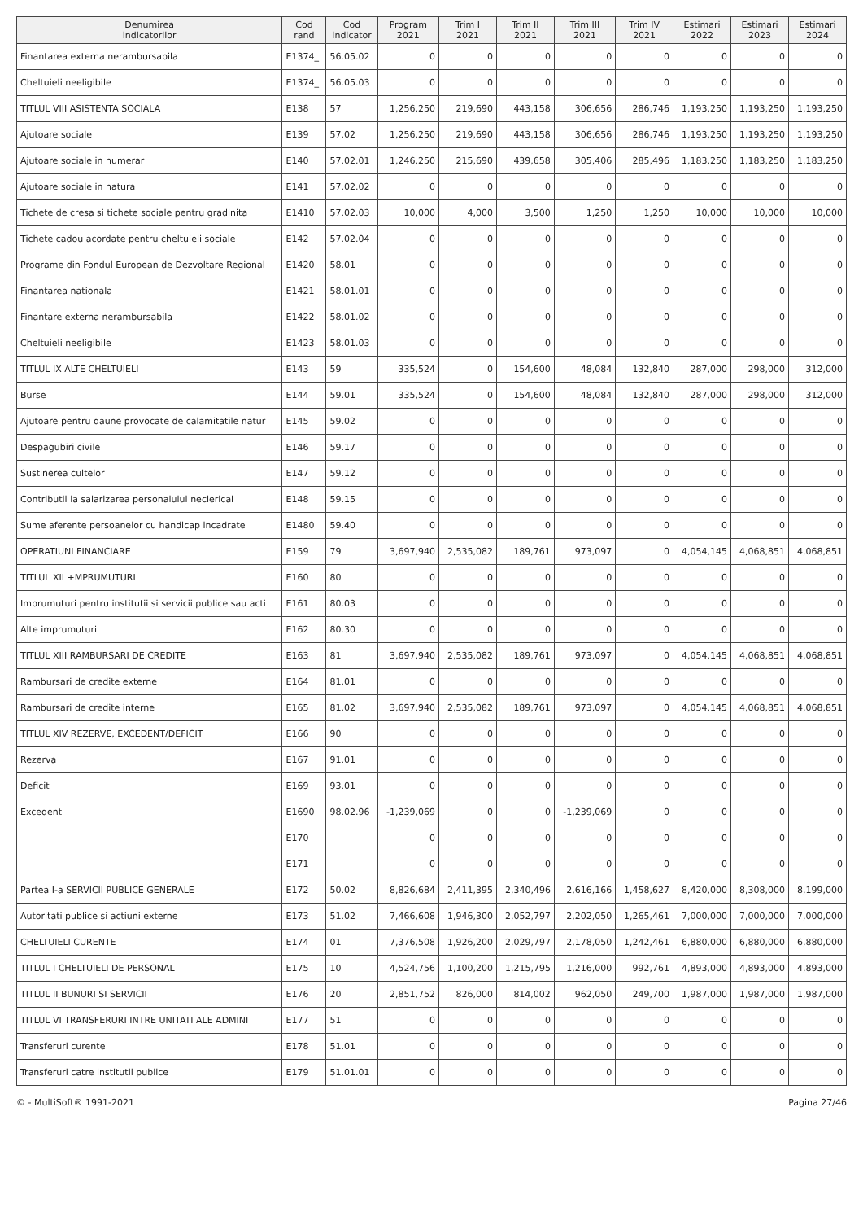| Denumirea indicatorilor | Cod rand | Cod indicator | Program 2021 | Trim I 2021 | Trim II 2021 | Trim III 2021 | Trim IV 2021 | Estimari 2022 | Estimari 2023 | Estimari 2024 |
| --- | --- | --- | --- | --- | --- | --- | --- | --- | --- | --- |
| Finantarea externa nerambursabila | E1374_ | 56.05.02 | 0 | 0 | 0 | 0 | 0 | 0 | 0 | 0 |
| Cheltuieli neeligibile | E1374_ | 56.05.03 | 0 | 0 | 0 | 0 | 0 | 0 | 0 | 0 |
| TITLUL VIII ASISTENTA SOCIALA | E138 | 57 | 1,256,250 | 219,690 | 443,158 | 306,656 | 286,746 | 1,193,250 | 1,193,250 | 1,193,250 |
| Ajutoare sociale | E139 | 57.02 | 1,256,250 | 219,690 | 443,158 | 306,656 | 286,746 | 1,193,250 | 1,193,250 | 1,193,250 |
| Ajutoare sociale in numerar | E140 | 57.02.01 | 1,246,250 | 215,690 | 439,658 | 305,406 | 285,496 | 1,183,250 | 1,183,250 | 1,183,250 |
| Ajutoare sociale in natura | E141 | 57.02.02 | 0 | 0 | 0 | 0 | 0 | 0 | 0 | 0 |
| Tichete de cresa si tichete sociale pentru gradinita | E1410 | 57.02.03 | 10,000 | 4,000 | 3,500 | 1,250 | 1,250 | 10,000 | 10,000 | 10,000 |
| Tichete cadou acordate pentru cheltuieli sociale | E142 | 57.02.04 | 0 | 0 | 0 | 0 | 0 | 0 | 0 | 0 |
| Programe din Fondul European de Dezvoltare Regional | E1420 | 58.01 | 0 | 0 | 0 | 0 | 0 | 0 | 0 | 0 |
| Finantarea nationala | E1421 | 58.01.01 | 0 | 0 | 0 | 0 | 0 | 0 | 0 | 0 |
| Finantare externa nerambursabila | E1422 | 58.01.02 | 0 | 0 | 0 | 0 | 0 | 0 | 0 | 0 |
| Cheltuieli neeligibile | E1423 | 58.01.03 | 0 | 0 | 0 | 0 | 0 | 0 | 0 | 0 |
| TITLUL IX ALTE CHELTUIELI | E143 | 59 | 335,524 | 0 | 154,600 | 48,084 | 132,840 | 287,000 | 298,000 | 312,000 |
| Burse | E144 | 59.01 | 335,524 | 0 | 154,600 | 48,084 | 132,840 | 287,000 | 298,000 | 312,000 |
| Ajutoare pentru daune provocate de calamitatile natur | E145 | 59.02 | 0 | 0 | 0 | 0 | 0 | 0 | 0 | 0 |
| Despagubiri civile | E146 | 59.17 | 0 | 0 | 0 | 0 | 0 | 0 | 0 | 0 |
| Sustinerea cultelor | E147 | 59.12 | 0 | 0 | 0 | 0 | 0 | 0 | 0 | 0 |
| Contributii la salarizarea personalului neclerical | E148 | 59.15 | 0 | 0 | 0 | 0 | 0 | 0 | 0 | 0 |
| Sume aferente persoanelor cu handicap incadrate | E1480 | 59.40 | 0 | 0 | 0 | 0 | 0 | 0 | 0 | 0 |
| OPERATIUNI FINANCIARE | E159 | 79 | 3,697,940 | 2,535,082 | 189,761 | 973,097 | 0 | 4,054,145 | 4,068,851 | 4,068,851 |
| TITLUL XII +MPRUMUTURI | E160 | 80 | 0 | 0 | 0 | 0 | 0 | 0 | 0 | 0 |
| Imprumuturi pentru institutii si servicii publice sau acti | E161 | 80.03 | 0 | 0 | 0 | 0 | 0 | 0 | 0 | 0 |
| Alte imprumuturi | E162 | 80.30 | 0 | 0 | 0 | 0 | 0 | 0 | 0 | 0 |
| TITLUL XIII RAMBURSARI DE CREDITE | E163 | 81 | 3,697,940 | 2,535,082 | 189,761 | 973,097 | 0 | 4,054,145 | 4,068,851 | 4,068,851 |
| Rambursari de credite externe | E164 | 81.01 | 0 | 0 | 0 | 0 | 0 | 0 | 0 | 0 |
| Rambursari de credite interne | E165 | 81.02 | 3,697,940 | 2,535,082 | 189,761 | 973,097 | 0 | 4,054,145 | 4,068,851 | 4,068,851 |
| TITLUL XIV REZERVE, EXCEDENT/DEFICIT | E166 | 90 | 0 | 0 | 0 | 0 | 0 | 0 | 0 | 0 |
| Rezerva | E167 | 91.01 | 0 | 0 | 0 | 0 | 0 | 0 | 0 | 0 |
| Deficit | E169 | 93.01 | 0 | 0 | 0 | 0 | 0 | 0 | 0 | 0 |
| Excedent | E1690 | 98.02.96 | -1,239,069 | 0 | 0 | -1,239,069 | 0 | 0 | 0 | 0 |
| | E170 | | 0 | 0 | 0 | 0 | 0 | 0 | 0 | 0 |
| | E171 | | 0 | 0 | 0 | 0 | 0 | 0 | 0 | 0 |
| Partea I-a SERVICII PUBLICE GENERALE | E172 | 50.02 | 8,826,684 | 2,411,395 | 2,340,496 | 2,616,166 | 1,458,627 | 8,420,000 | 8,308,000 | 8,199,000 |
| Autoritati publice si actiuni externe | E173 | 51.02 | 7,466,608 | 1,946,300 | 2,052,797 | 2,202,050 | 1,265,461 | 7,000,000 | 7,000,000 | 7,000,000 |
| CHELTUIELI CURENTE | E174 | 01 | 7,376,508 | 1,926,200 | 2,029,797 | 2,178,050 | 1,242,461 | 6,880,000 | 6,880,000 | 6,880,000 |
| TITLUL I CHELTUIELI DE PERSONAL | E175 | 10 | 4,524,756 | 1,100,200 | 1,215,795 | 1,216,000 | 992,761 | 4,893,000 | 4,893,000 | 4,893,000 |
| TITLUL II BUNURI SI SERVICII | E176 | 20 | 2,851,752 | 826,000 | 814,002 | 962,050 | 249,700 | 1,987,000 | 1,987,000 | 1,987,000 |
| TITLUL VI TRANSFERURI INTRE UNITATI ALE ADMINI | E177 | 51 | 0 | 0 | 0 | 0 | 0 | 0 | 0 | 0 |
| Transferuri curente | E178 | 51.01 | 0 | 0 | 0 | 0 | 0 | 0 | 0 | 0 |
| Transferuri catre institutii publice | E179 | 51.01.01 | 0 | 0 | 0 | 0 | 0 | 0 | 0 | 0 |
© - MultiSoft® 1991-2021 Pagina 27/46